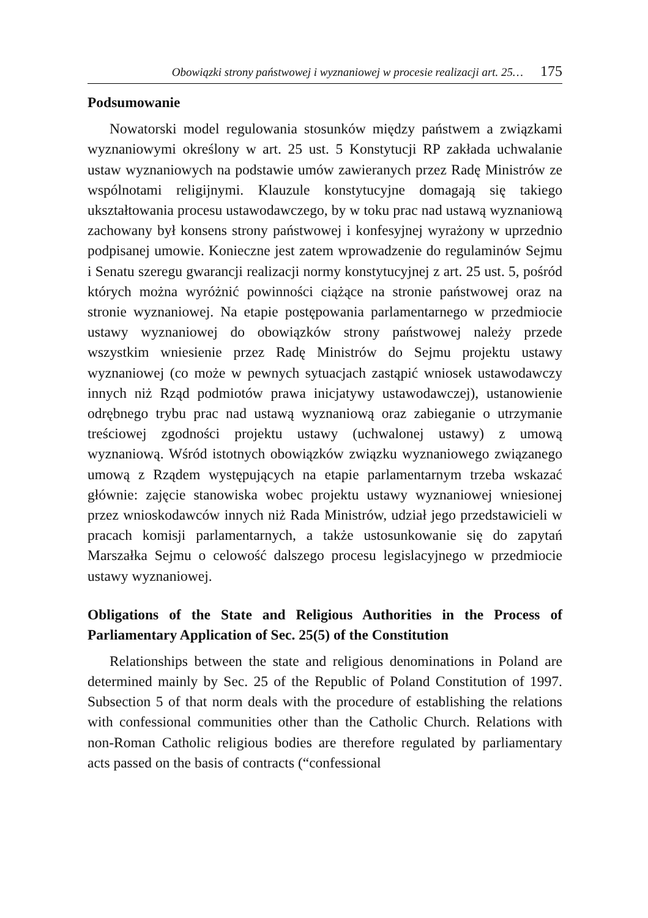Obowiązki strony państwowej i wyznaniowej w procesie realizacji art. 25… 175
Podsumowanie
Nowatorski model regulowania stosunków między państwem a związkami wyznaniowymi określony w art. 25 ust. 5 Konstytucji RP zakłada uchwalanie ustaw wyznaniowych na podstawie umów zawieranych przez Radę Ministrów ze wspólnotami religijnymi. Klauzule konstytucyjne domagają się takiego ukształtowania procesu ustawodawczego, by w toku prac nad ustawą wyznaniową zachowany był konsens strony państwowej i konfesyjnej wyrażony w uprzednio podpisanej umowie. Konieczne jest zatem wprowadzenie do regulaminów Sejmu i Senatu szeregu gwarancji realizacji normy konstytucyjnej z art. 25 ust. 5, pośród których można wyróżnić powinności ciążące na stronie państwowej oraz na stronie wyznaniowej. Na etapie postępowania parlamentarnego w przedmiocie ustawy wyznaniowej do obowiązków strony państwowej należy przede wszystkim wniesienie przez Radę Ministrów do Sejmu projektu ustawy wyznaniowej (co może w pewnych sytuacjach zastąpić wniosek ustawodawczy innych niż Rząd podmiotów prawa inicjatywy ustawodawczej), ustanowienie odrębnego trybu prac nad ustawą wyznaniową oraz zabieganie o utrzymanie treściowej zgodności projektu ustawy (uchwalonej ustawy) z umową wyznaniową. Wśród istotnych obowiązków związku wyznaniowego związanego umową z Rządem występujących na etapie parlamentarnym trzeba wskazać głównie: zajęcie stanowiska wobec projektu ustawy wyznaniowej wniesionej przez wnioskodawców innych niż Rada Ministrów, udział jego przedstawicieli w pracach komisji parlamentarnych, a także ustosunkowanie się do zapytań Marszałka Sejmu o celowość dalszego procesu legislacyjnego w przedmiocie ustawy wyznaniowej.
Obligations of the State and Religious Authorities in the Process of Parliamentary Application of Sec. 25(5) of the Constitution
Relationships between the state and religious denominations in Poland are determined mainly by Sec. 25 of the Republic of Poland Constitution of 1997. Subsection 5 of that norm deals with the procedure of establishing the relations with confessional communities other than the Catholic Church. Relations with non-Roman Catholic religious bodies are therefore regulated by parliamentary acts passed on the basis of contracts (“confessional